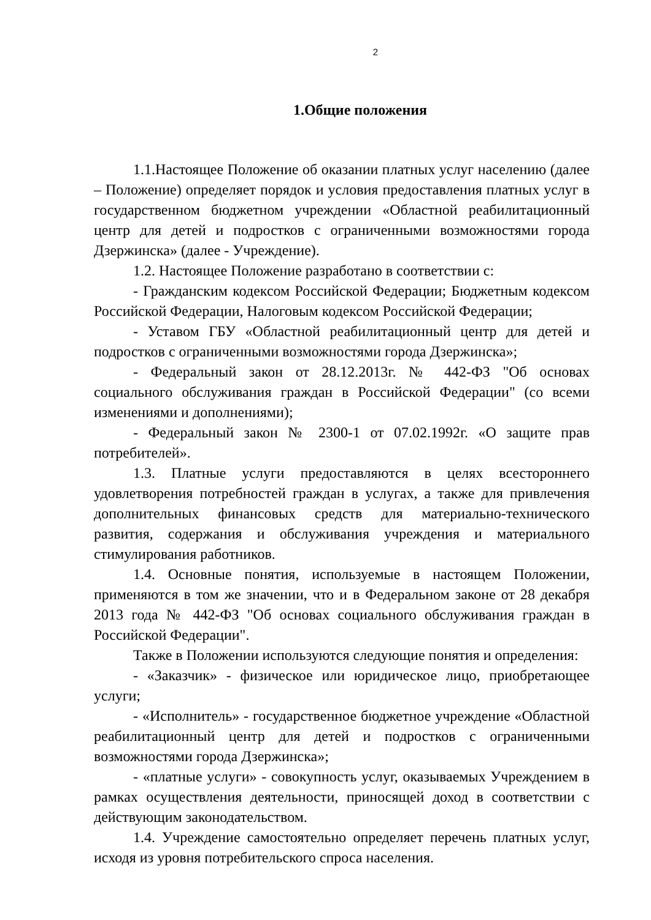2
1.Общие положения
1.1.Настоящее Положение об оказании платных услуг населению (далее – Положение) определяет порядок и условия предоставления платных услуг в государственном бюджетном учреждении «Областной реабилитационный центр для детей и подростков с ограниченными возможностями города Дзержинска» (далее - Учреждение).
1.2. Настоящее Положение разработано в соответствии с:
- Гражданским кодексом Российской Федерации; Бюджетным кодексом Российской Федерации, Налоговым кодексом Российской Федерации;
- Уставом ГБУ «Областной реабилитационный центр для детей и подростков с ограниченными возможностями города Дзержинска»;
- Федеральный закон от 28.12.2013г. № 442-ФЗ "Об основах социального обслуживания граждан в Российской Федерации" (со всеми изменениями и дополнениями);
- Федеральный закон № 2300-1 от 07.02.1992г. «О защите прав потребителей».
1.3. Платные услуги предоставляются в целях всестороннего удовлетворения потребностей граждан в услугах, а также для привлечения дополнительных финансовых средств для материально-технического развития, содержания и обслуживания учреждения и материального стимулирования работников.
1.4. Основные понятия, используемые в настоящем Положении, применяются в том же значении, что и в Федеральном законе от 28 декабря 2013 года № 442-ФЗ "Об основах социального обслуживания граждан в Российской Федерации".
Также в Положении используются следующие понятия и определения:
- «Заказчик» - физическое или юридическое лицо, приобретающее услуги;
- «Исполнитель» - государственное бюджетное учреждение «Областной реабилитационный центр для детей и подростков с ограниченными возможностями города Дзержинска»;
- «платные услуги» - совокупность услуг, оказываемых Учреждением в рамках осуществления деятельности, приносящей доход в соответствии с действующим законодательством.
1.4. Учреждение самостоятельно определяет перечень платных услуг, исходя из уровня потребительского спроса населения.